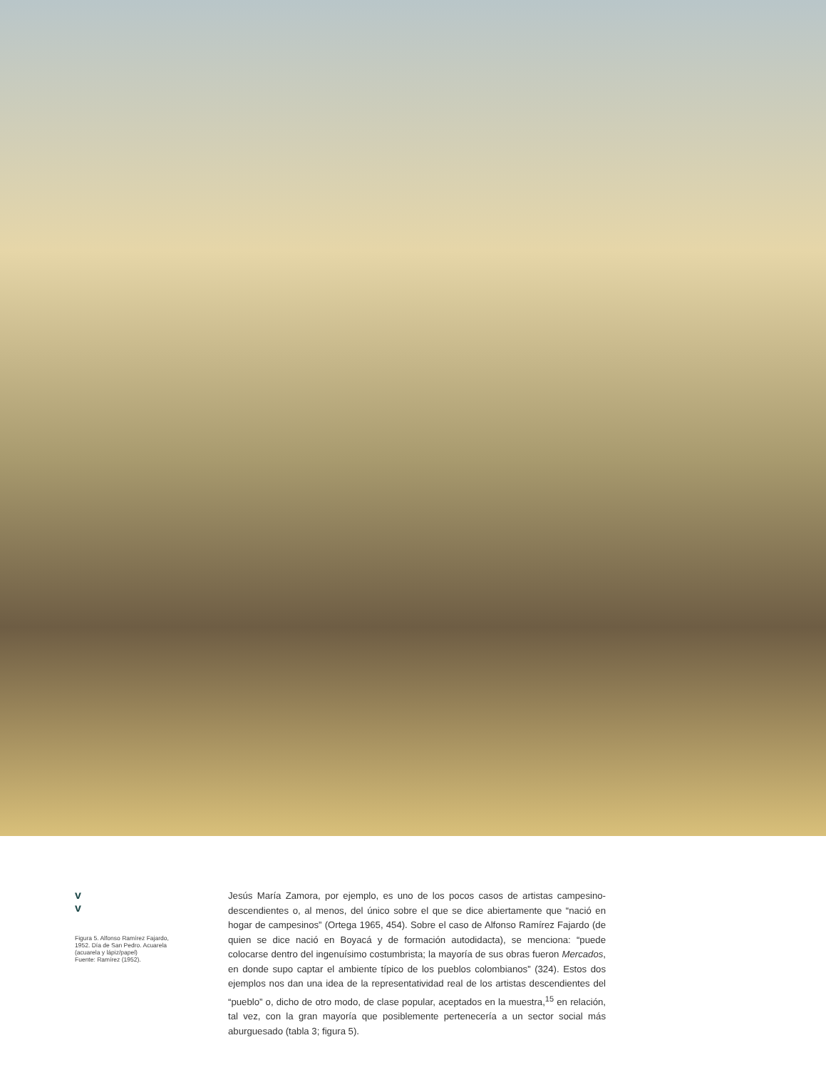v
v
Figura 5. Alfonso Ramírez Fajardo, 1952. Día de San Pedro. Acuarela (acuarela y lápiz/papel)
Fuente: Ramírez (1952).
Jesús María Zamora, por ejemplo, es uno de los pocos casos de artistas campesino- descendientes o, al menos, del único sobre el que se dice abiertamente que “nació en hogar de campesinos” (Ortega 1965, 454). Sobre el caso de Alfonso Ramírez Fajardo (de quien se dice nació en Boyacá y de formación autodidacta), se menciona: “puede colocarse dentro del ingenuísimo costumbrista; la mayoría de sus obras fueron Mercados, en donde supo captar el ambiente típico de los pueblos colombianos” (324). Estos dos ejemplos nos dan una idea de la representatividad real de los artistas descendientes del “pueblo” o, dicho de otro modo, de clase popular, aceptados en la muestra,<sup>15</sup> en relación, tal vez, con la gran mayoría que posiblemente pertenecería a un sector social más aburguesado (tabla 3; figura 5).